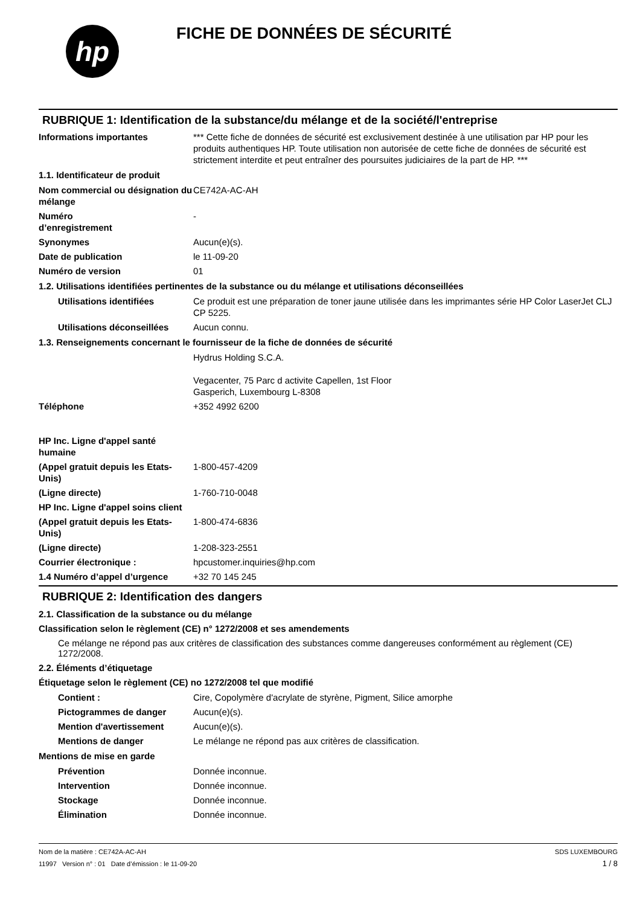hp
FICHE DE DONNÉES DE SÉCURITÉ
RUBRIQUE 1: Identification de la substance/du mélange et de la société/l'entreprise
Informations importantes *** Cette fiche de données de sécurité est exclusivement destinée à une utilisation par HP pour les produits authentiques HP. Toute utilisation non autorisée de cette fiche de données de sécurité est strictement interdite et peut entraîner des poursuites judiciaires de la part de HP. ***
1.1. Identificateur de produit
Nom commercial ou désignation du mélange
CE742A-AC-AH
Numéro
d’enregistrement
-
Synonymes Aucun(e)(s).
Date de publication le 11-09-20
Numéro de version 01
1.2. Utilisations identifiées pertinentes de la substance ou du mélange et utilisations déconseillées
Utilisations identifiées Ce produit est une préparation de toner jaune utilisée dans les imprimantes série HP Color LaserJet CLJ CP 5225.
Utilisations déconseillées
Aucun connu.
1.3. Renseignements concernant le fournisseur de la fiche de données de sécurité
Hydrus Holding S.C.A.
Vegacenter, 75 Parc d activite Capellen, 1st Floor
Gasperich, Luxembourg L-8308
Téléphone +352 4992 6200
HP Inc. Ligne d'appel santé humaine
(Appel gratuit depuis les Etats-Unis)
1-800-457-4209
(Ligne directe) 1-760-710-0048
HP Inc. Ligne d'appel soins client
(Appel gratuit depuis les Etats-Unis)
1-800-474-6836
(Ligne directe) 1-208-323-2551
Courrier électronique : hpcustomer.inquiries@hp.com
1.4 Numéro d’appel d’urgence +32 70 145 245
RUBRIQUE 2: Identification des dangers
2.1. Classification de la substance ou du mélange
Classification selon le règlement (CE) n° 1272/2008 et ses amendements
Ce mélange ne répond pas aux critères de classification des substances comme dangereuses conformément au règlement (CE) 1272/2008.
2.2. Éléments d’étiquetage
Étiquetage selon le règlement (CE) no 1272/2008 tel que modifié
Contient : Cire, Copolymère d'acrylate de styrène, Pigment, Silice amorphe
Pictogrammes de danger Aucun(e)(s).
Mention d'avertissement Aucun(e)(s).
Mentions de danger Le mélange ne répond pas aux critères de classification.
Mentions de mise en garde
Prévention Donnée inconnue.
Intervention Donnée inconnue.
Stockage Donnée inconnue.
Élimination Donnée inconnue.
Nom de la matière : CE742A-AC-AH
11997 Version n° : 01 Date d’émission : le 11-09-20
SDS LUXEMBOURG
1 / 8